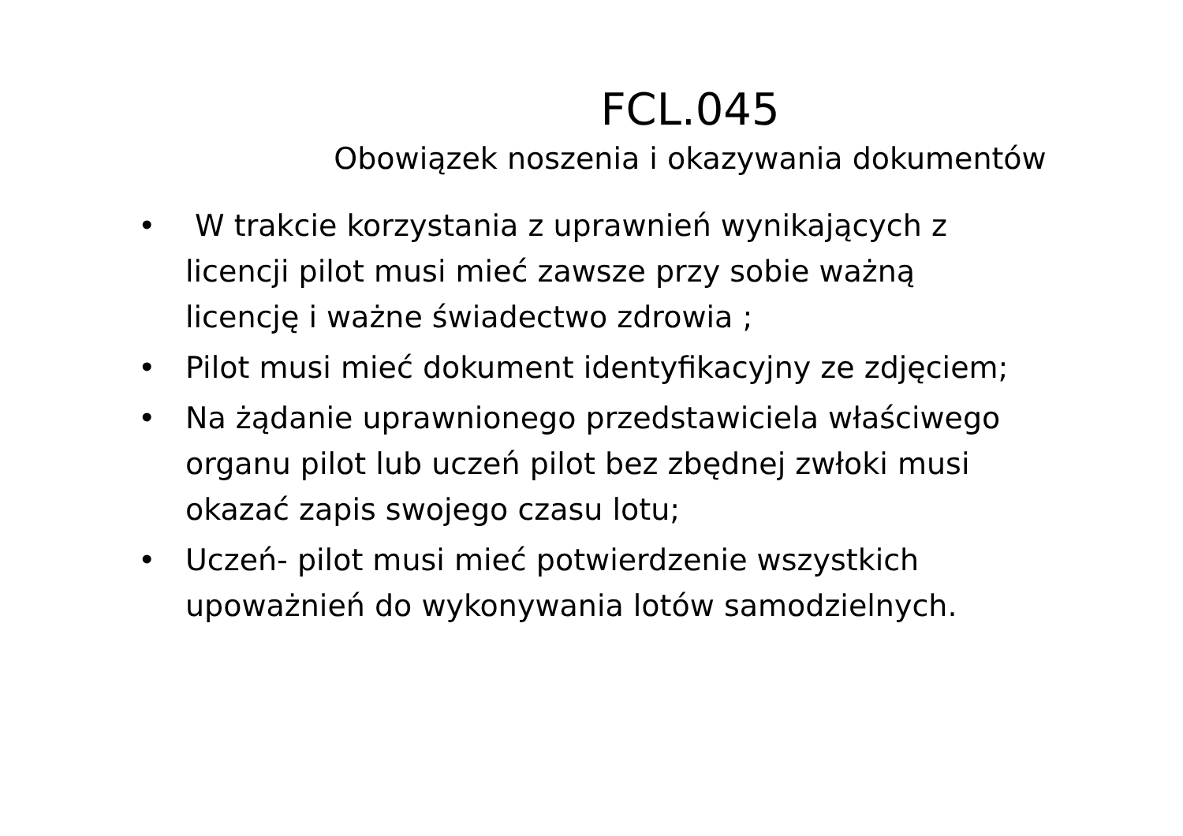FCL.045
Obowiązek noszenia i okazywania dokumentów
• W trakcie korzystania z uprawnień wynikających z licencji pilot musi mieć zawsze przy sobie ważną licencję i ważne świadectwo zdrowia ;
• Pilot musi mieć dokument identyfikacyjny ze zdjęciem;
• Na żądanie uprawnionego przedstawiciela właściwego organu pilot lub uczeń pilot bez zbędnej zwłoki musi okazać zapis swojego czasu lotu;
• Uczeń- pilot musi mieć potwierdzenie wszystkich upoważnień do wykonywania lotów samodzielnych.